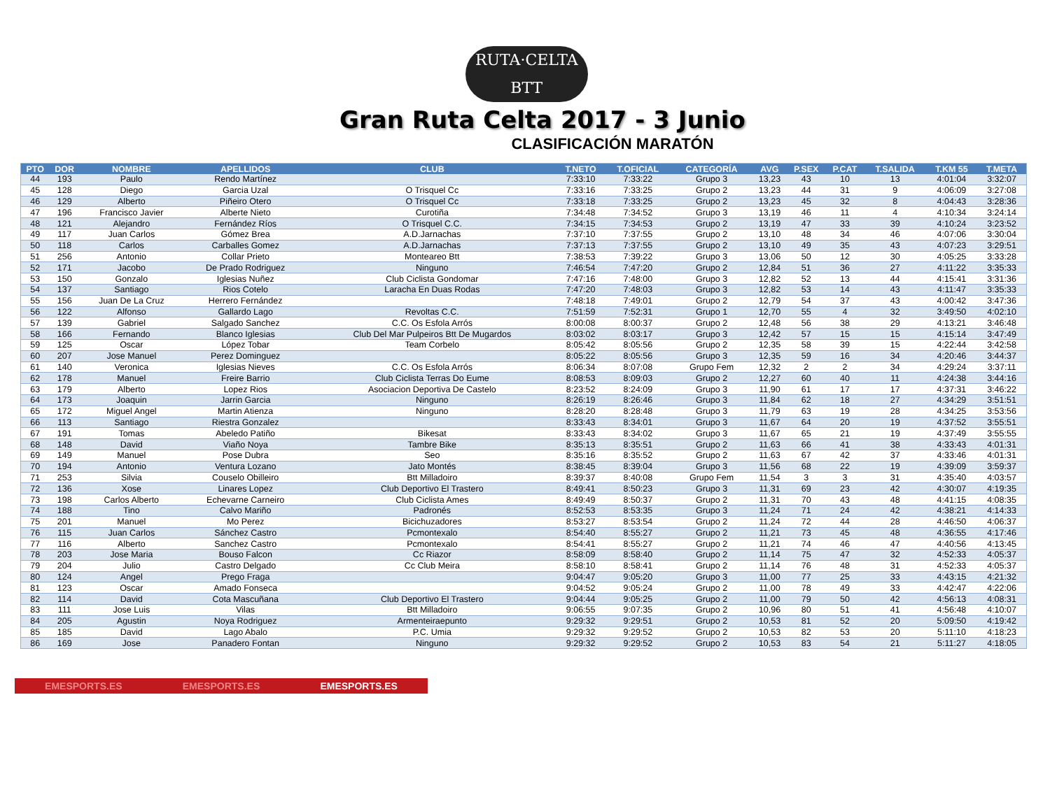RUTA·CELTA BTT
Gran Ruta Celta 2017 - 3 Junio
CLASIFICACIÓN MARATÓN
| PTO | DOR | NOMBRE | APELLIDOS | CLUB | T.NETO | T.OFICIAL | CATEGORÍA | AVG | P.SEX | P.CAT | T.SALIDA | T.KM 55 | T.META |
| --- | --- | --- | --- | --- | --- | --- | --- | --- | --- | --- | --- | --- | --- |
| 44 | 193 | Paulo | Rendo Martínez | | 7:33:10 | 7:33:22 | Grupo 3 | 13,23 | 43 | 10 | 13 | 4:01:04 | 3:32:07 |
| 45 | 128 | Diego | Garcia Uzal | O Trisquel Cc | 7:33:16 | 7:33:25 | Grupo 2 | 13,23 | 44 | 31 | 9 | 4:06:09 | 3:27:08 |
| 46 | 129 | Alberto | Piñeiro Otero | O Trisquel Cc | 7:33:18 | 7:33:25 | Grupo 2 | 13,23 | 45 | 32 | 8 | 4:04:43 | 3:28:36 |
| 47 | 196 | Francisco Javier | Alberte Nieto | Curotiña | 7:34:48 | 7:34:52 | Grupo 3 | 13,19 | 46 | 11 | 4 | 4:10:34 | 3:24:14 |
| 48 | 121 | Alejandro | Fernández Ríos | O Trisquel C.C. | 7:34:15 | 7:34:53 | Grupo 2 | 13,19 | 47 | 33 | 39 | 4:10:24 | 3:23:52 |
| 49 | 117 | Juan Carlos | Gómez Brea | A.D.Jarnachas | 7:37:10 | 7:37:55 | Grupo 2 | 13,10 | 48 | 34 | 46 | 4:07:06 | 3:30:04 |
| 50 | 118 | Carlos | Carballes Gomez | A.D.Jarnachas | 7:37:13 | 7:37:55 | Grupo 2 | 13,10 | 49 | 35 | 43 | 4:07:23 | 3:29:51 |
| 51 | 256 | Antonio | Collar Prieto | Monteareo Btt | 7:38:53 | 7:39:22 | Grupo 3 | 13,06 | 50 | 12 | 30 | 4:05:25 | 3:33:28 |
| 52 | 171 | Jacobo | De Prado Rodriguez | Ninguno | 7:46:54 | 7:47:20 | Grupo 2 | 12,84 | 51 | 36 | 27 | 4:11:22 | 3:35:33 |
| 53 | 150 | Gonzalo | Iglesias Nuñez | Club Ciclista Gondomar | 7:47:16 | 7:48:00 | Grupo 3 | 12,82 | 52 | 13 | 44 | 4:15:41 | 3:31:36 |
| 54 | 137 | Santiago | Rios Cotelo | Laracha En Duas Rodas | 7:47:20 | 7:48:03 | Grupo 3 | 12,82 | 53 | 14 | 43 | 4:11:47 | 3:35:33 |
| 55 | 156 | Juan De La Cruz | Herrero Fernández | | 7:48:18 | 7:49:01 | Grupo 2 | 12,79 | 54 | 37 | 43 | 4:00:42 | 3:47:36 |
| 56 | 122 | Alfonso | Gallardo Lago | Revoltas C.C. | 7:51:59 | 7:52:31 | Grupo 1 | 12,70 | 55 | 4 | 32 | 3:49:50 | 4:02:10 |
| 57 | 139 | Gabriel | Salgado Sanchez | C.C. Os Esfola Arrós | 8:00:08 | 8:00:37 | Grupo 2 | 12,48 | 56 | 38 | 29 | 4:13:21 | 3:46:48 |
| 58 | 166 | Fernando | Blanco Iglesias | Club Del Mar Pulpeiros Btt De Mugardos | 8:03:02 | 8:03:17 | Grupo 3 | 12,42 | 57 | 15 | 15 | 4:15:14 | 3:47:49 |
| 59 | 125 | Oscar | López Tobar | Team Corbelo | 8:05:42 | 8:05:56 | Grupo 2 | 12,35 | 58 | 39 | 15 | 4:22:44 | 3:42:58 |
| 60 | 207 | Jose Manuel | Perez Dominguez | | 8:05:22 | 8:05:56 | Grupo 3 | 12,35 | 59 | 16 | 34 | 4:20:46 | 3:44:37 |
| 61 | 140 | Veronica | Iglesias Nieves | C.C. Os Esfola Arrós | 8:06:34 | 8:07:08 | Grupo Fem | 12,32 | 2 | 2 | 34 | 4:29:24 | 3:37:11 |
| 62 | 178 | Manuel | Freire Barrio | Club Ciclista Terras Do Eume | 8:08:53 | 8:09:03 | Grupo 2 | 12,27 | 60 | 40 | 11 | 4:24:38 | 3:44:16 |
| 63 | 179 | Alberto | Lopez Rios | Asociacion Deportiva De Castelo | 8:23:52 | 8:24:09 | Grupo 3 | 11,90 | 61 | 17 | 17 | 4:37:31 | 3:46:22 |
| 64 | 173 | Joaquin | Jarrin Garcia | Ninguno | 8:26:19 | 8:26:46 | Grupo 3 | 11,84 | 62 | 18 | 27 | 4:34:29 | 3:51:51 |
| 65 | 172 | Miguel Angel | Martin Atienza | Ninguno | 8:28:20 | 8:28:48 | Grupo 3 | 11,79 | 63 | 19 | 28 | 4:34:25 | 3:53:56 |
| 66 | 113 | Santiago | Riestra Gonzalez | | 8:33:43 | 8:34:01 | Grupo 3 | 11,67 | 64 | 20 | 19 | 4:37:52 | 3:55:51 |
| 67 | 191 | Tomas | Abeledo Patiño | Bikesat | 8:33:43 | 8:34:02 | Grupo 3 | 11,67 | 65 | 21 | 19 | 4:37:49 | 3:55:55 |
| 68 | 148 | David | Viaño Noya | Tambre Bike | 8:35:13 | 8:35:51 | Grupo 2 | 11,63 | 66 | 41 | 38 | 4:33:43 | 4:01:31 |
| 69 | 149 | Manuel | Pose Dubra | Seo | 8:35:16 | 8:35:52 | Grupo 2 | 11,63 | 67 | 42 | 37 | 4:33:46 | 4:01:31 |
| 70 | 194 | Antonio | Ventura Lozano | Jato Montés | 8:38:45 | 8:39:04 | Grupo 3 | 11,56 | 68 | 22 | 19 | 4:39:09 | 3:59:37 |
| 71 | 253 | Silvia | Couselo Obilleiro | Btt Milladoiro | 8:39:37 | 8:40:08 | Grupo Fem | 11,54 | 3 | 3 | 31 | 4:35:40 | 4:03:57 |
| 72 | 136 | Xose | Linares Lopez | Club Deportivo El Trastero | 8:49:41 | 8:50:23 | Grupo 3 | 11,31 | 69 | 23 | 42 | 4:30:07 | 4:19:35 |
| 73 | 198 | Carlos Alberto | Echevarne Carneiro | Club Ciclista Ames | 8:49:49 | 8:50:37 | Grupo 2 | 11,31 | 70 | 43 | 48 | 4:41:15 | 4:08:35 |
| 74 | 188 | Tino | Calvo Mariño | Padronés | 8:52:53 | 8:53:35 | Grupo 3 | 11,24 | 71 | 24 | 42 | 4:38:21 | 4:14:33 |
| 75 | 201 | Manuel | Mo Perez | Bicichuzadores | 8:53:27 | 8:53:54 | Grupo 2 | 11,24 | 72 | 44 | 28 | 4:46:50 | 4:06:37 |
| 76 | 115 | Juan Carlos | Sánchez Castro | Pcmontexalo | 8:54:40 | 8:55:27 | Grupo 2 | 11,21 | 73 | 45 | 48 | 4:36:55 | 4:17:46 |
| 77 | 116 | Alberto | Sanchez Castro | Pcmontexalo | 8:54:41 | 8:55:27 | Grupo 2 | 11,21 | 74 | 46 | 47 | 4:40:56 | 4:13:45 |
| 78 | 203 | Jose Maria | Bouso Falcon | Cc Riazor | 8:58:09 | 8:58:40 | Grupo 2 | 11,14 | 75 | 47 | 32 | 4:52:33 | 4:05:37 |
| 79 | 204 | Julio | Castro Delgado | Cc Club Meira | 8:58:10 | 8:58:41 | Grupo 2 | 11,14 | 76 | 48 | 31 | 4:52:33 | 4:05:37 |
| 80 | 124 | Angel | Prego Fraga | | 9:04:47 | 9:05:20 | Grupo 3 | 11,00 | 77 | 25 | 33 | 4:43:15 | 4:21:32 |
| 81 | 123 | Oscar | Amado Fonseca | | 9:04:52 | 9:05:24 | Grupo 2 | 11,00 | 78 | 49 | 33 | 4:42:47 | 4:22:06 |
| 82 | 114 | David | Cota Mascuñana | Club Deportivo El Trastero | 9:04:44 | 9:05:25 | Grupo 2 | 11,00 | 79 | 50 | 42 | 4:56:13 | 4:08:31 |
| 83 | 111 | Jose Luis | Vilas | Btt Milladoiro | 9:06:55 | 9:07:35 | Grupo 2 | 10,96 | 80 | 51 | 41 | 4:56:48 | 4:10:07 |
| 84 | 205 | Agustin | Noya Rodriguez | Armenteiraepunto | 9:29:32 | 9:29:51 | Grupo 2 | 10,53 | 81 | 52 | 20 | 5:09:50 | 4:19:42 |
| 85 | 185 | David | Lago Abalo | P.C. Umia | 9:29:32 | 9:29:52 | Grupo 2 | 10,53 | 82 | 53 | 20 | 5:11:10 | 4:18:23 |
| 86 | 169 | Jose | Panadero Fontan | Ninguno | 9:29:32 | 9:29:52 | Grupo 2 | 10,53 | 83 | 54 | 21 | 5:11:27 | 4:18:05 |
EMESPORTS.ES EMESPORTS.ES EMESPORTS.ES